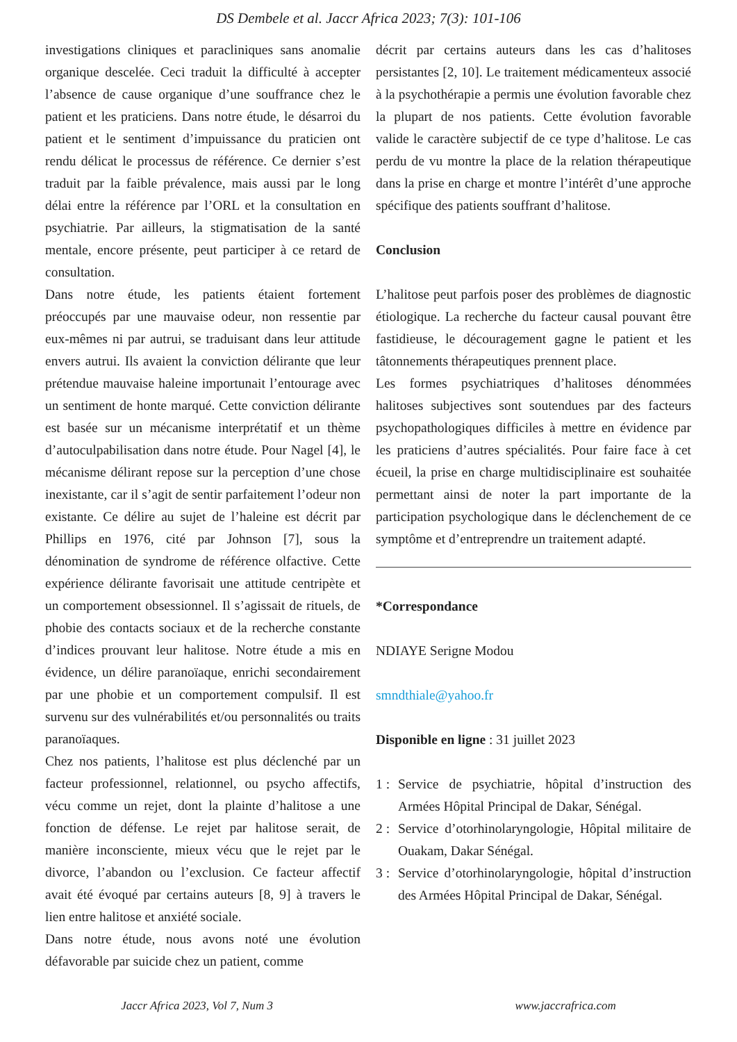DS Dembele et al. Jaccr Africa 2023; 7(3): 101-106
investigations cliniques et paracliniques sans anomalie organique descelée. Ceci traduit la difficulté à accepter l’absence de cause organique d’une souffrance chez le patient et les praticiens. Dans notre étude, le désarroi du patient et le sentiment d’impuissance du praticien ont rendu délicat le processus de référence. Ce dernier s’est traduit par la faible prévalence, mais aussi par le long délai entre la référence par l’ORL et la consultation en psychiatrie. Par ailleurs, la stigmatisation de la santé mentale, encore présente, peut participer à ce retard de consultation.
Dans notre étude, les patients étaient fortement préoccupés par une mauvaise odeur, non ressentie par eux-mêmes ni par autrui, se traduisant dans leur attitude envers autrui. Ils avaient la conviction délirante que leur prétendue mauvaise haleine importunait l’entourage avec un sentiment de honte marqué. Cette conviction délirante est basée sur un mécanisme interprétatif et un thème d’autoculpabilisation dans notre étude. Pour Nagel [4], le mécanisme délirant repose sur la perception d’une chose inexistante, car il s’agit de sentir parfaitement l’odeur non existante. Ce délire au sujet de l’haleine est décrit par Phillips en 1976, cité par Johnson [7], sous la dénomination de syndrome de référence olfactive. Cette expérience délirante favorisait une attitude centripète et un comportement obsessionnel. Il s’agissait de rituels, de phobie des contacts sociaux et de la recherche constante d’indices prouvant leur halitose. Notre étude a mis en évidence, un délire paranoïaque, enrichi secondairement par une phobie et un comportement compulsif. Il est survenu sur des vulnérabilités et/ou personnalités ou traits paranoïaques.
Chez nos patients, l’halitose est plus déclenché par un facteur professionnel, relationnel, ou psycho affectifs, vécu comme un rejet, dont la plainte d’halitose a une fonction de défense. Le rejet par halitose serait, de manière inconsciente, mieux vécu que le rejet par le divorce, l’abandon ou l’exclusion. Ce facteur affectif avait été évoqué par certains auteurs [8, 9] à travers le lien entre halitose et anxiété sociale.
Dans notre étude, nous avons noté une évolution défavorable par suicide chez un patient, comme
décrit par certains auteurs dans les cas d’halitoses persistantes [2, 10]. Le traitement médicamenteux associé à la psychothérapie a permis une évolution favorable chez la plupart de nos patients. Cette évolution favorable valide le caractère subjectif de ce type d’halitose. Le cas perdu de vu montre la place de la relation thérapeutique dans la prise en charge et montre l’intérêt d’une approche spécifique des patients souffrant d’halitose.
Conclusion
L’halitose peut parfois poser des problèmes de diagnostic étiologique. La recherche du facteur causal pouvant être fastidieuse, le découragement gagne le patient et les tâtonnements thérapeutiques prennent place.
Les formes psychiatriques d’halitoses dénommées halitoses subjectives sont soutendues par des facteurs psychopathologiques difficiles à mettre en évidence par les praticiens d’autres spécialités. Pour faire face à cet écueil, la prise en charge multidisciplinaire est souhaitée permettant ainsi de noter la part importante de la participation psychologique dans le déclenchement de ce symptôme et d’entreprendre un traitement adapté.
*Correspondance
NDIAYE Serigne Modou
smndthiale@yahoo.fr
Disponible en ligne : 31 juillet 2023
1 : Service de psychiatrie, hôpital d’instruction des Armées Hôpital Principal de Dakar, Sénégal.
2 : Service d’otorhinolaryngologie, Hôpital militaire de Ouakam, Dakar Sénégal.
3 : Service d’otorhinolaryngologie, hôpital d’instruction des Armées Hôpital Principal de Dakar, Sénégal.
Jaccr Africa 2023, Vol 7, Num 3 www.jaccrafrica.com